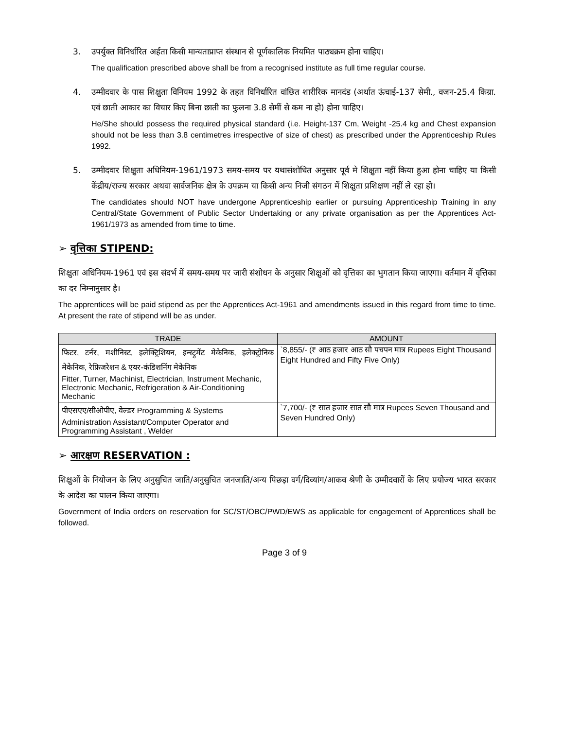3. उपर्युक्त विनिर्धारित अर्हता किसी मान्यताप्राप्त संस्थान से पूर्णकालिक नियमित पाठ्यक्रम होना चाहिए।
The qualification prescribed above shall be from a recognised institute as full time regular course.
4. उम्मीदवार के पास शिक्षुता विनियम 1992 के तहत विनिर्धारित वांछित शारीरिक मानदंड (अर्थात ऊंचाई-137 सेमी., वजन-25.4 किग्रा. एवं छाती आकार का विचार किए बिना छाती का फुलना 3.8 सेमीं से कम ना हो) होना चाहिए।
He/She should possess the required physical standard (i.e. Height-137 Cm, Weight -25.4 kg and Chest expansion should not be less than 3.8 centimetres irrespective of size of chest) as prescribed under the Apprenticeship Rules 1992.
5. उम्मीदवार शिक्षुता अधिनियम-1961/1973 समय-समय पर यथासंशोधित अनुसार पूर्व मे शिक्षुता नहीं किया हुआ होना चाहिए या किसी केंद्रीय/राज्य सरकार अथवा सार्वजनिक क्षेत्र के उपक्रम या किसी अन्य निजी संगठन में शिक्षुता प्रशिक्षण नहीं ले रहा हो।
The candidates should NOT have undergone Apprenticeship earlier or pursuing Apprenticeship Training in any Central/State Government of Public Sector Undertaking or any private organisation as per the Apprentices Act-1961/1973 as amended from time to time.
➢ वृत्तिका STIPEND:
शिक्षुता अधिनियम-1961 एवं इस संदर्भ में समय-समय पर जारी संशोधन के अनुसार शिक्षुओं को वृत्तिका का भुगतान किया जाएगा। वर्तमान में वृत्तिका का दर निम्नानुसार है।
The apprentices will be paid stipend as per the Apprentices Act-1961 and amendments issued in this regard from time to time. At present the rate of stipend will be as under.
| TRADE | AMOUNT |
| --- | --- |
| फिटर, टर्नर, मशीनिस्ट, इलेक्ट्रिशियन, इन्स्ट्रुमेंट मेकेनिक, इलेक्ट्रोनिक मेकेनिक, रेफ्रिजरेशन & एयर-कंडिशनिंग मेकेनिक Fitter, Turner, Machinist, Electrician, Instrument Mechanic, Electronic Mechanic, Refrigeration & Air-Conditioning Mechanic | `8,855/- (₹ आठ हजार आठ सौ पचपन मात्र Rupees Eight Thousand Eight Hundred and Fifty Five Only) |
| पीएसएए/सीओपीए, वेल्डर Programming & Systems Administration Assistant/Computer Operator and Programming Assistant , Welder | `7,700/- (₹ सात हजार सात सौ मात्र Rupees Seven Thousand and Seven Hundred Only) |
➢ आरक्षण RESERVATION :
शिक्षुओं के नियोजन के लिए अनुसुचित जाति/अनुसुचित जनजाति/अन्य पिछड़ा वर्ग/दिव्यांग/आकव श्रेणी के उम्मीदवारों के लिए प्रयोज्य भारत सरकार के आदेश का पालन किया जाएगा।
Government of India orders on reservation for SC/ST/OBC/PWD/EWS as applicable for engagement of Apprentices shall be followed.
Page 3 of 9